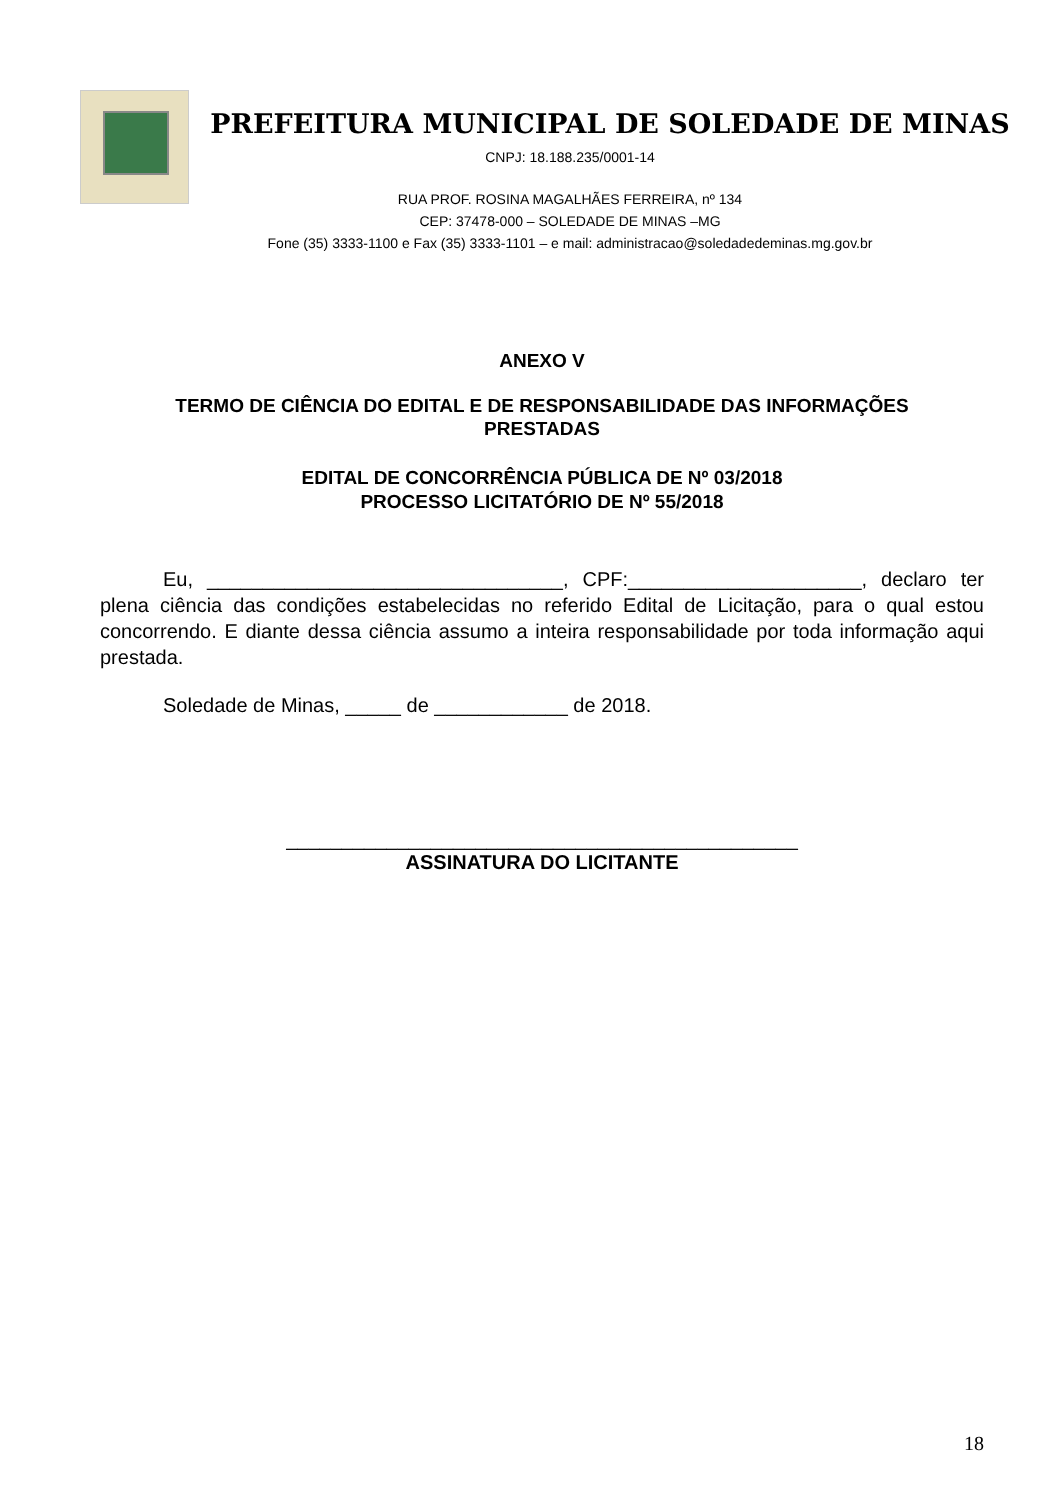PREFEITURA MUNICIPAL DE SOLEDADE DE MINAS
CNPJ: 18.188.235/0001-14
RUA PROF. ROSINA MAGALHÃES FERREIRA, nº 134
CEP: 37478-000 – SOLEDADE DE MINAS –MG
Fone (35) 3333-1100 e Fax (35) 3333-1101 – e mail: administracao@soledadedeminas.mg.gov.br
ANEXO V
TERMO DE CIÊNCIA DO EDITAL E DE RESPONSABILIDADE DAS INFORMAÇÕES
PRESTADAS
EDITAL DE CONCORRÊNCIA PÚBLICA DE Nº 03/2018
PROCESSO LICITATÓRIO DE Nº 55/2018
Eu, ________________________________, CPF:_____________________, declaro ter plena ciência das condições estabelecidas no referido Edital de Licitação, para o qual estou concorrendo. E diante dessa ciência assumo a inteira responsabilidade por toda informação aqui prestada.
Soledade de Minas, _____ de ____________ de 2018.
______________________________________________
ASSINATURA DO LICITANTE
18